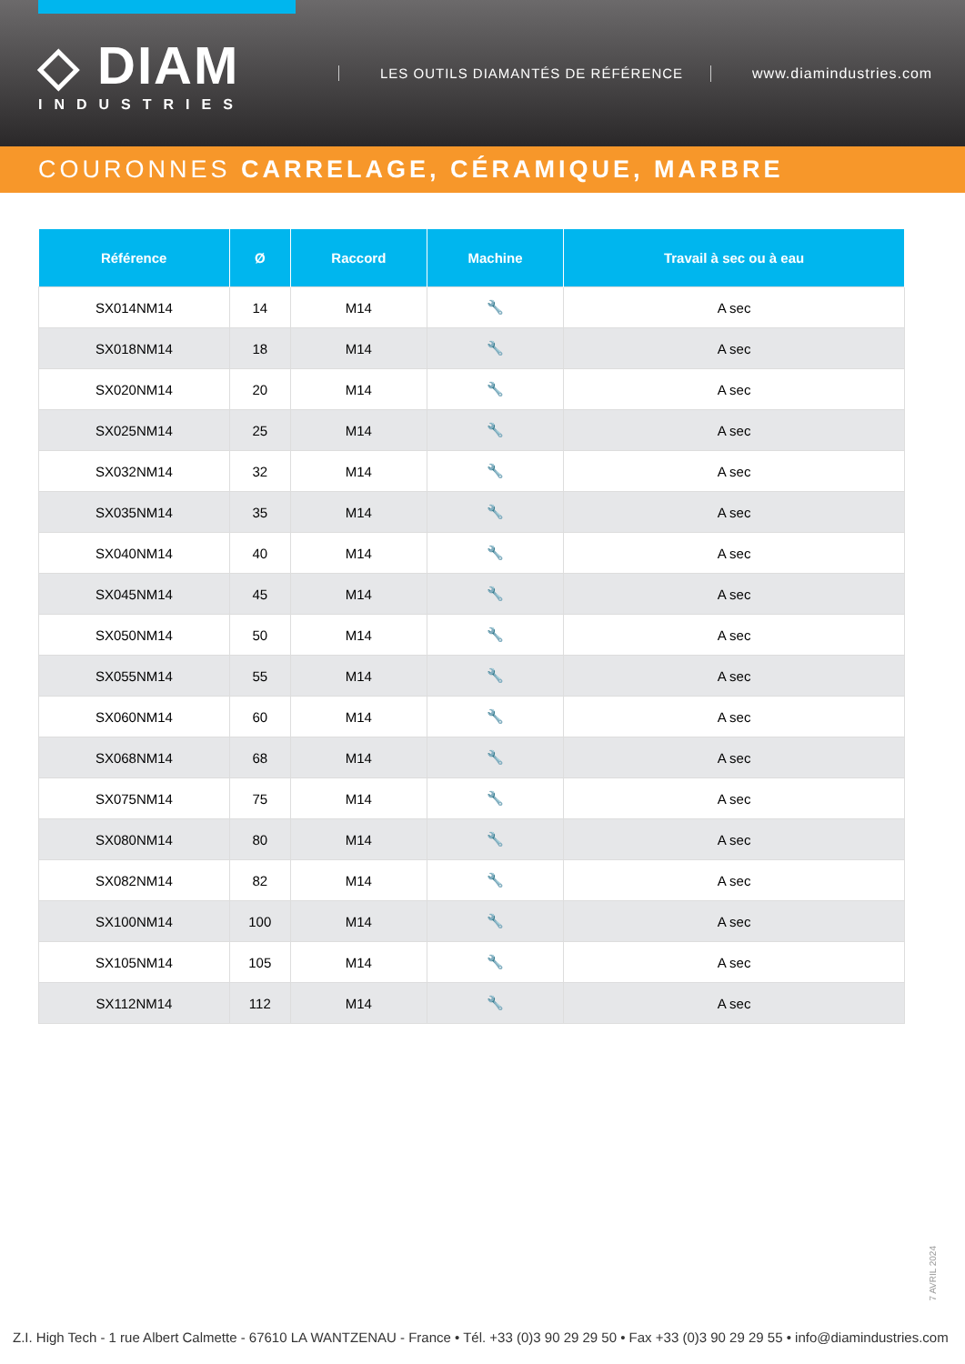◇ DIAM
INDUSTRIES
LES OUTILS DIAMANTÉS DE RÉFÉRENCE
www.diamindustries.com
COURONNES CARRELAGE, CÉRAMIQUE, MARBRE
| Référence | Ø | Raccord | Machine | Travail à sec ou à eau |
| --- | --- | --- | --- | --- |
| SX014NM14 | 14 | M14 | 🔧 | A sec |
| SX018NM14 | 18 | M14 | 🔧 | A sec |
| SX020NM14 | 20 | M14 | 🔧 | A sec |
| SX025NM14 | 25 | M14 | 🔧 | A sec |
| SX032NM14 | 32 | M14 | 🔧 | A sec |
| SX035NM14 | 35 | M14 | 🔧 | A sec |
| SX040NM14 | 40 | M14 | 🔧 | A sec |
| SX045NM14 | 45 | M14 | 🔧 | A sec |
| SX050NM14 | 50 | M14 | 🔧 | A sec |
| SX055NM14 | 55 | M14 | 🔧 | A sec |
| SX060NM14 | 60 | M14 | 🔧 | A sec |
| SX068NM14 | 68 | M14 | 🔧 | A sec |
| SX075NM14 | 75 | M14 | 🔧 | A sec |
| SX080NM14 | 80 | M14 | 🔧 | A sec |
| SX082NM14 | 82 | M14 | 🔧 | A sec |
| SX100NM14 | 100 | M14 | 🔧 | A sec |
| SX105NM14 | 105 | M14 | 🔧 | A sec |
| SX112NM14 | 112 | M14 | 🔧 | A sec |
7 AVRIL 2024
Z.I. High Tech - 1 rue Albert Calmette - 67610 LA WANTZENAU - France • Tél. +33 (0)3 90 29 29 50 • Fax +33 (0)3 90 29 29 55 • info@diamindustries.com